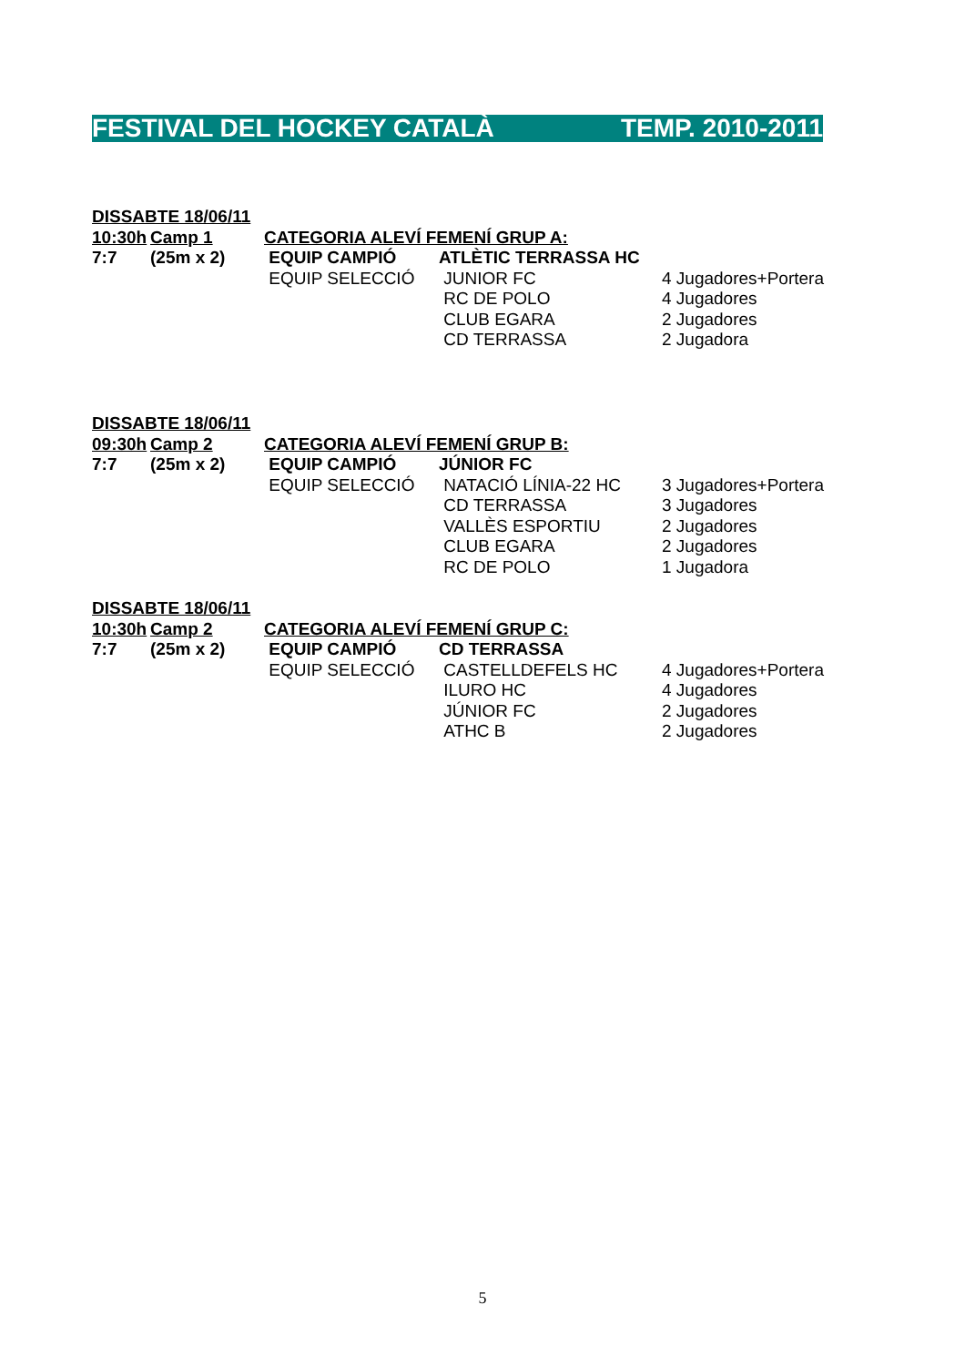FESTIVAL DEL HOCKEY CATALÀ TEMP. 2010-2011
| DISSABTE 18/06/11 | | | | |
| 10:30h | Camp 1 | CATEGORIA ALEVÍ FEMENÍ GRUP A: | | |
| 7:7 | (25m x 2) | EQUIP CAMPIÓ | ATLÈTIC TERRASSA HC | |
| | | EQUIP SELECCIÓ | JUNIOR FC | 4 Jugadores+Portera |
| | | | RC DE POLO | 4 Jugadores |
| | | | CLUB EGARA | 2 Jugadores |
| | | | CD TERRASSA | 2 Jugadora |
| DISSABTE 18/06/11 | | | | |
| 09:30h | Camp 2 | CATEGORIA ALEVÍ FEMENÍ GRUP B: | | |
| 7:7 | (25m x 2) | EQUIP CAMPIÓ | JÚNIOR FC | |
| | | EQUIP SELECCIÓ | NATACIÓ LÍNIA-22 HC | 3 Jugadores+Portera |
| | | | CD TERRASSA | 3 Jugadores |
| | | | VALLÈS ESPORTIU | 2 Jugadores |
| | | | CLUB EGARA | 2 Jugadores |
| | | | RC DE POLO | 1 Jugadora |
| DISSABTE 18/06/11 | | | | |
| 10:30h | Camp 2 | CATEGORIA ALEVÍ FEMENÍ GRUP C: | | |
| 7:7 | (25m x 2) | EQUIP CAMPIÓ | CD TERRASSA | |
| | | EQUIP SELECCIÓ | CASTELLDEFELS HC | 4 Jugadores+Portera |
| | | | ILURO HC | 4 Jugadores |
| | | | JÚNIOR FC | 2 Jugadores |
| | | | ATHC B | 2 Jugadores |
5